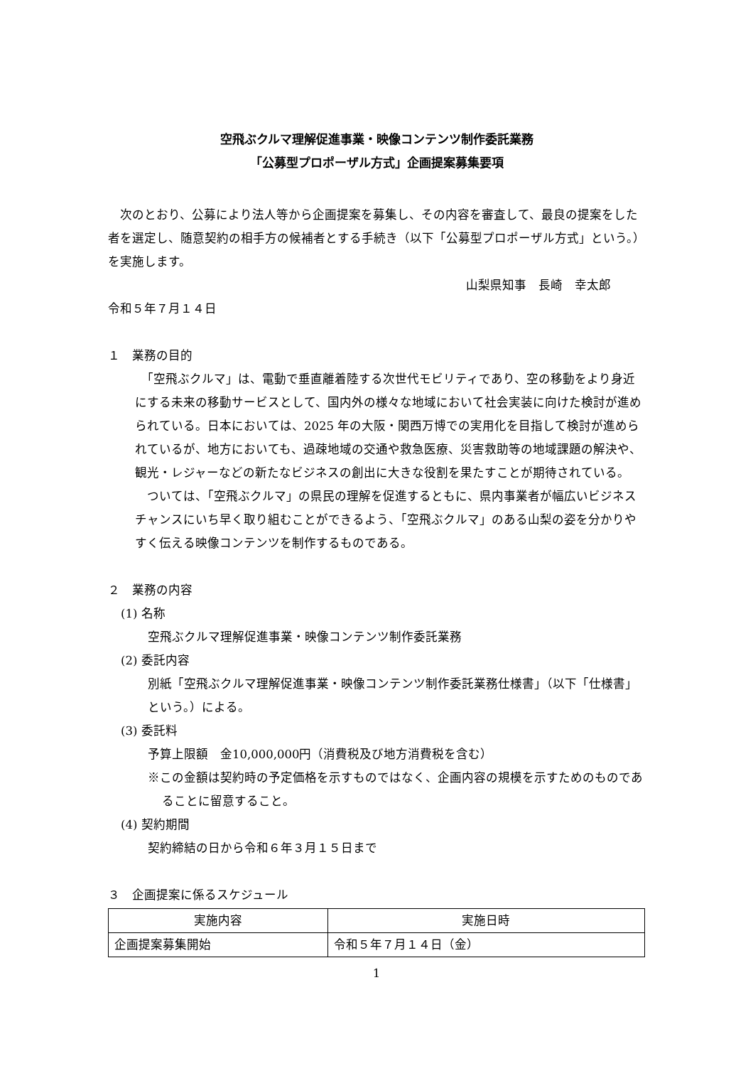空飛ぶクルマ理解促進事業・映像コンテンツ制作委託業務
「公募型プロポーザル方式」企画提案募集要項
　次のとおり、公募により法人等から企画提案を募集し、その内容を審査して、最良の提案をした者を選定し、随意契約の相手方の候補者とする手続き（以下「公募型プロポーザル方式」という。）を実施します。
山梨県知事　長崎　幸太郎
令和５年７月１４日
１　業務の目的
　「空飛ぶクルマ」は、電動で垂直離着陸する次世代モビリティであり、空の移動をより身近にする未来の移動サービスとして、国内外の様々な地域において社会実装に向けた検討が進められている。日本においては、2025 年の大阪・関西万博での実用化を目指して検討が進められているが、地方においても、過疎地域の交通や救急医療、災害救助等の地域課題の解決や、観光・レジャーなどの新たなビジネスの創出に大きな役割を果たすことが期待されている。
　ついては、「空飛ぶクルマ」の県民の理解を促進するともに、県内事業者が幅広いビジネスチャンスにいち早く取り組むことができるよう、「空飛ぶクルマ」のある山梨の姿を分かりやすく伝える映像コンテンツを制作するものである。
２　業務の内容
(1) 名称
空飛ぶクルマ理解促進事業・映像コンテンツ制作委託業務
(2) 委託内容
別紙「空飛ぶクルマ理解促進事業・映像コンテンツ制作委託業務仕様書」（以下「仕様書」という。）による。
(3) 委託料
予算上限額　金10,000,000円（消費税及び地方消費税を含む）
※この金額は契約時の予定価格を示すものではなく、企画内容の規模を示すためのものであることに留意すること。
(4) 契約期間
契約締結の日から令和６年３月１５日まで
３　企画提案に係るスケジュール
| 実施内容 | 実施日時 |
| --- | --- |
| 企画提案募集開始 | 令和５年７月１４日（金） |
1